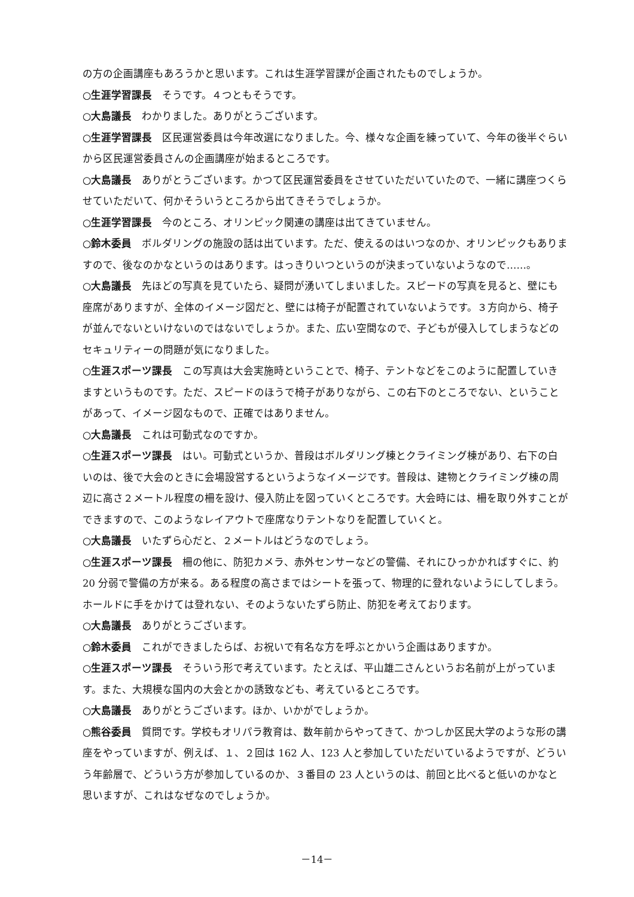の方の企画講座もあろうかと思います。これは生涯学習課が企画されたものでしょうか。
○生涯学習課長　そうです。４つともそうです。
○大島議長　わかりました。ありがとうございます。
○生涯学習課長　区民運営委員は今年改選になりました。今、様々な企画を練っていて、今年の後半ぐらいから区民運営委員さんの企画講座が始まるところです。
○大島議長　ありがとうございます。かつて区民運営委員をさせていただいていたので、一緒に講座つくらせていただいて、何かそういうところから出てきそうでしょうか。
○生涯学習課長　今のところ、オリンピック関連の講座は出てきていません。
○鈴木委員　ボルダリングの施設の話は出ています。ただ、使えるのはいつなのか、オリンピックもありますので、後なのかなというのはあります。はっきりいつというのが決まっていないようなので……。
○大島議長　先ほどの写真を見ていたら、疑問が湧いてしまいました。スピードの写真を見ると、壁にも座席がありますが、全体のイメージ図だと、壁には椅子が配置されていないようです。３方向から、椅子が並んでないといけないのではないでしょうか。また、広い空間なので、子どもが侵入してしまうなどのセキュリティーの問題が気になりました。
○生涯スポーツ課長　この写真は大会実施時ということで、椅子、テントなどをこのように配置していきますというものです。ただ、スピードのほうで椅子がありながら、この右下のところでない、ということがあって、イメージ図なもので、正確ではありません。
○大島議長　これは可動式なのですか。
○生涯スポーツ課長　はい。可動式というか、普段はボルダリング棟とクライミング棟があり、右下の白いのは、後で大会のときに会場設営するというようなイメージです。普段は、建物とクライミング棟の周辺に高さ２メートル程度の柵を設け、侵入防止を図っていくところです。大会時には、柵を取り外すことができますので、このようなレイアウトで座席なりテントなりを配置していくと。
○大島議長　いたずら心だと、２メートルはどうなのでしょう。
○生涯スポーツ課長　柵の他に、防犯カメラ、赤外センサーなどの警備、それにひっかかればすぐに、約 20 分弱で警備の方が来る。ある程度の高さまではシートを張って、物理的に登れないようにしてしまう。ホールドに手をかけては登れない、そのようないたずら防止、防犯を考えております。
○大島議長　ありがとうございます。
○鈴木委員　これができましたらば、お祝いで有名な方を呼ぶとかいう企画はありますか。
○生涯スポーツ課長　そういう形で考えています。たとえば、平山雄二さんというお名前が上がっています。また、大規模な国内の大会とかの誘致なども、考えているところです。
○大島議長　ありがとうございます。ほか、いかがでしょうか。
○熊谷委員　質問です。学校もオリパラ教育は、数年前からやってきて、かつしか区民大学のような形の講座をやっていますが、例えば、１、２回は 162 人、123 人と参加していただいているようですが、どういう年齢層で、どういう方が参加しているのか、３番目の 23 人というのは、前回と比べると低いのかなと思いますが、これはなぜなのでしょうか。
－14－